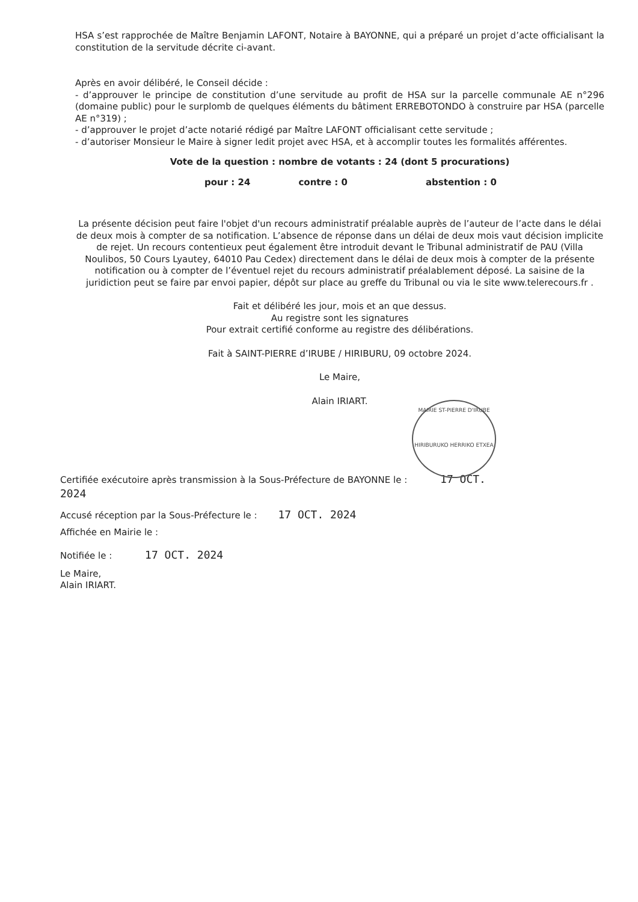HSA s’est rapprochée de Maître Benjamin LAFONT, Notaire à BAYONNE, qui a préparé un projet d’acte officialisant la constitution de la servitude décrite ci-avant.
Après en avoir délibéré, le Conseil décide :
- d’approuver le principe de constitution d’une servitude au profit de HSA sur la parcelle communale AE n°296 (domaine public) pour le surplomb de quelques éléments du bâtiment ERREBOTONDO à construire par HSA (parcelle AE n°319) ;
- d’approuver le projet d’acte notarié rédigé par Maître LAFONT officialisant cette servitude ;
- d’autoriser Monsieur le Maire à signer ledit projet avec HSA, et à accomplir toutes les formalités afférentes.
Vote de la question : nombre de votants : 24 (dont 5 procurations)
pour : 24 contre : 0 abstention : 0
La présente décision peut faire l'objet d'un recours administratif préalable auprès de l’auteur de l’acte dans le délai de deux mois à compter de sa notification. L’absence de réponse dans un délai de deux mois vaut décision implicite de rejet. Un recours contentieux peut également être introduit devant le Tribunal administratif de PAU (Villa Noulibos, 50 Cours Lyautey, 64010 Pau Cedex) directement dans le délai de deux mois à compter de la présente notification ou à compter de l’éventuel rejet du recours administratif préalablement déposé. La saisine de la juridiction peut se faire par envoi papier, dépôt sur place au greffe du Tribunal ou via le site www.telerecours.fr .
Fait et délibéré les jour, mois et an que dessus.
Au registre sont les signatures
Pour extrait certifié conforme au registre des délibérations.
Fait à SAINT-PIERRE d’IRUBE / HIRIBURU, 09 octobre 2024.
Le Maire,
Alain IRIART.
Certifiée exécutoire après transmission à la Sous-Préfecture de BAYONNE le : 17 OCT. 2024
Accusé réception par la Sous-Préfecture le : 17 OCT. 2024
Affichée en Mairie le :
Notifiée le : 17 OCT. 2024
Le Maire,
Alain IRIART.
MAIRIE ST-PIERRE D'IRUBE
HIRIBURUKO HERRIKO ETXEA